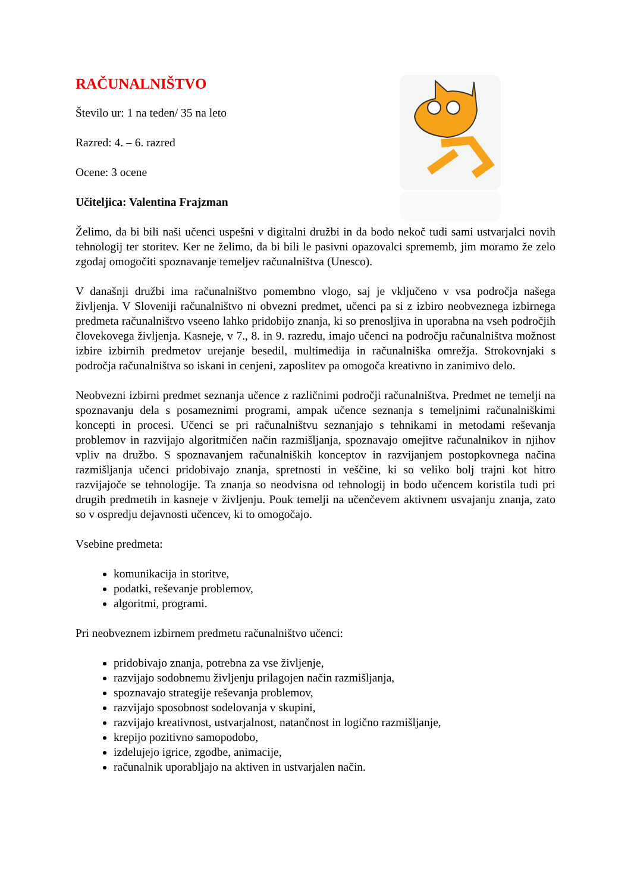RAČUNALNIŠTVO
Število ur: 1 na teden/ 35 na leto
Razred: 4. – 6. razred
Ocene: 3 ocene
Učiteljica: Valentina Frajzman
Želimo, da bi bili naši učenci uspešni v digitalni družbi in da bodo nekoč tudi sami ustvarjalci novih tehnologij ter storitev. Ker ne želimo, da bi bili le pasivni opazovalci sprememb, jim moramo že zelo zgodaj omogočiti spoznavanje temeljev računalništva (Unesco).
V današnji družbi ima računalništvo pomembno vlogo, saj je vključeno v vsa področja našega življenja. V Sloveniji računalništvo ni obvezni predmet, učenci pa si z izbiro neobveznega izbirnega predmeta računalništvo vseeno lahko pridobijo znanja, ki so prenosljiva in uporabna na vseh področjih človekovega življenja. Kasneje, v 7., 8. in 9. razredu, imajo učenci na področju računalništva možnost izbire izbirnih predmetov urejanje besedil, multimedija in računalniška omrežja. Strokovnjaki s področja računalništva so iskani in cenjeni, zaposlitev pa omogoča kreativno in zanimivo delo.
Neobvezni izbirni predmet seznanja učence z različnimi področji računalništva. Predmet ne temelji na spoznavanju dela s posameznimi programi, ampak učence seznanja s temeljnimi računalniškimi koncepti in procesi. Učenci se pri računalništvu seznanjajo s tehnikami in metodami reševanja problemov in razvijajo algoritmičen način razmišljanja, spoznavajo omejitve računalnikov in njihov vpliv na družbo. S spoznavanjem računalniških konceptov in razvijanjem postopkovnega načina razmišljanja učenci pridobivajo znanja, spretnosti in veščine, ki so veliko bolj trajni kot hitro razvijajoče se tehnologije. Ta znanja so neodvisna od tehnologij in bodo učencem koristila tudi pri drugih predmetih in kasneje v življenju. Pouk temelji na učenčevem aktivnem usvajanju znanja, zato so v ospredju dejavnosti učencev, ki to omogočajo.
Vsebine predmeta:
komunikacija in storitve,
podatki, reševanje problemov,
algoritmi, programi.
Pri neobveznem izbirnem predmetu računalništvo učenci:
pridobivajo znanja, potrebna za vse življenje,
razvijajo sodobnemu življenju prilagojen način razmišljanja,
spoznavajo strategije reševanja problemov,
razvijajo sposobnost sodelovanja v skupini,
razvijajo kreativnost, ustvarjalnost, natančnost in logično razmišljanje,
krepijo pozitivno samopodobo,
izdelujejo igrice, zgodbe, animacije,
računalnik uporabljajo na aktiven in ustvarjalen način.